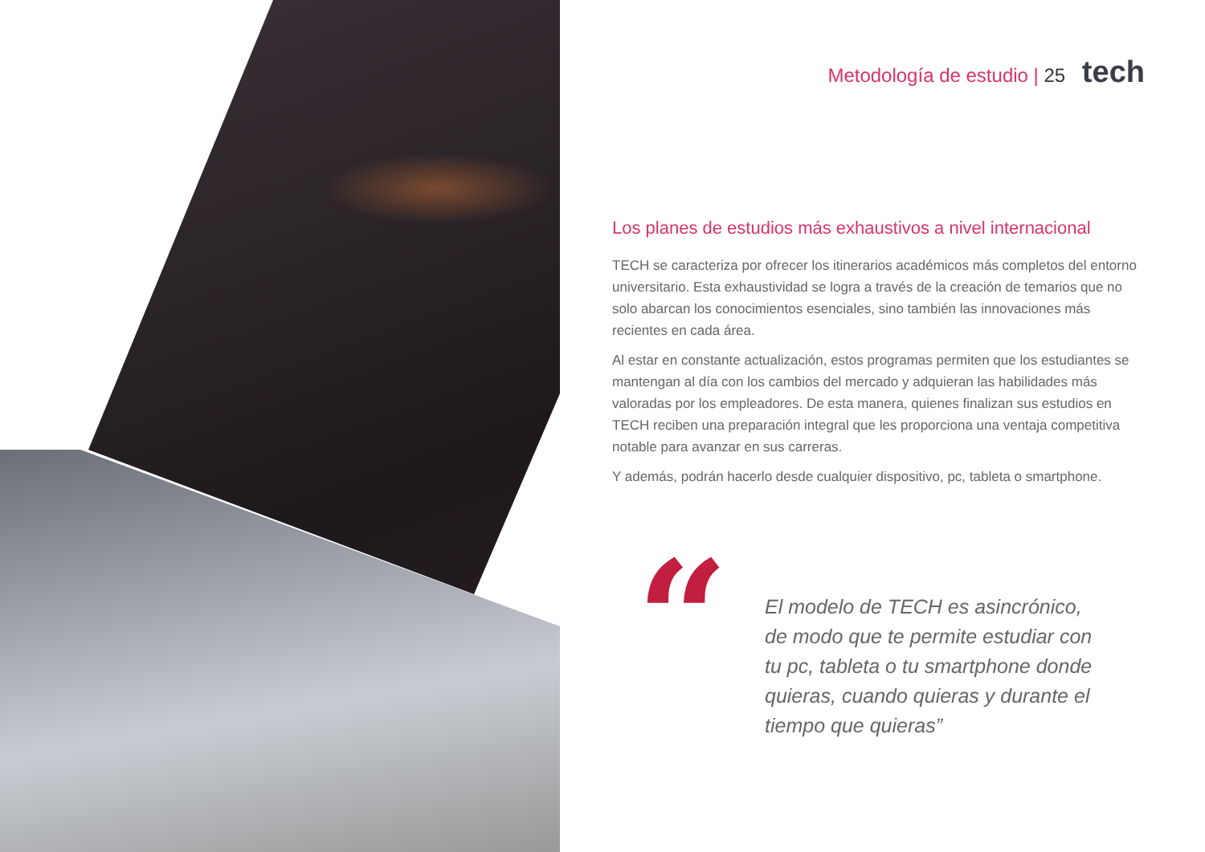Metodología de estudio | 25 tech
Los planes de estudios más exhaustivos a nivel internacional
TECH se caracteriza por ofrecer los itinerarios académicos más completos del entorno universitario. Esta exhaustividad se logra a través de la creación de temarios que no solo abarcan los conocimientos esenciales, sino también las innovaciones más recientes en cada área.
Al estar en constante actualización, estos programas permiten que los estudiantes se mantengan al día con los cambios del mercado y adquieran las habilidades más valoradas por los empleadores. De esta manera, quienes finalizan sus estudios en TECH reciben una preparación integral que les proporciona una ventaja competitiva notable para avanzar en sus carreras.
Y además, podrán hacerlo desde cualquier dispositivo, pc, tableta o smartphone.
“
El modelo de TECH es asincrónico, de modo que te permite estudiar con tu pc, tableta o tu smartphone donde quieras, cuando quieras y durante el tiempo que quieras”